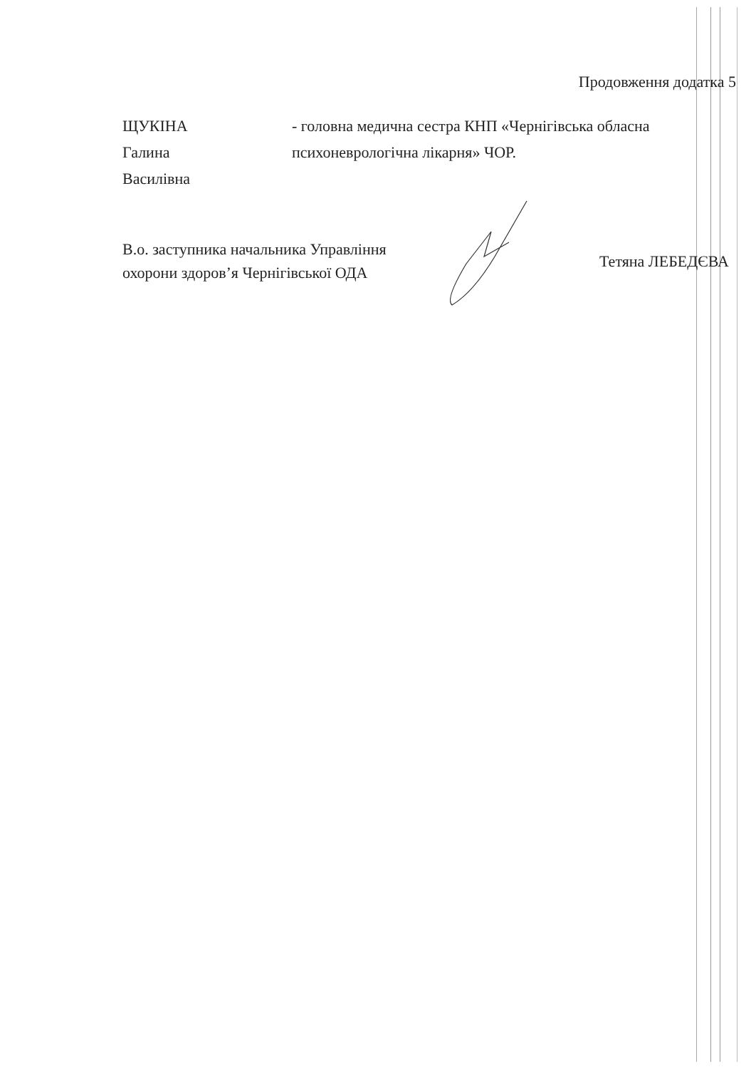Продовження додатка 5
ЩУКІНА
Галина
Василівна
- головна медична сестра КНП «Чернігівська обласна психоневрологічна лікарня» ЧОР.
В.о. заступника начальника Управління
охорони здоров’я Чернігівської ОДА
Тетяна ЛЕБЕДЄВА